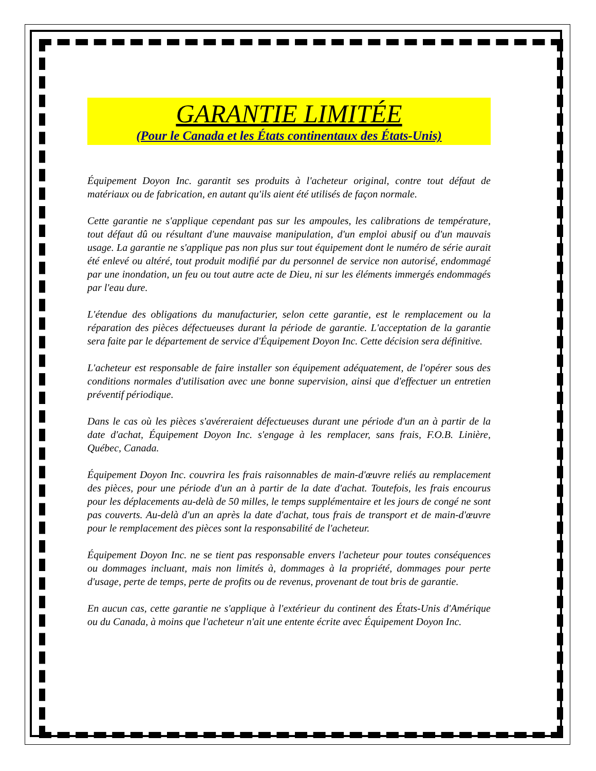GARANTIE LIMITÉE
(Pour le Canada et les États continentaux des États-Unis)
Équipement Doyon Inc. garantit ses produits à l'acheteur original, contre tout défaut de matériaux ou de fabrication, en autant qu'ils aient été utilisés de façon normale.
Cette garantie ne s'applique cependant pas sur les ampoules, les calibrations de température, tout défaut dû ou résultant d'une mauvaise manipulation, d'un emploi abusif ou d'un mauvais usage. La garantie ne s'applique pas non plus sur tout équipement dont le numéro de série aurait été enlevé ou altéré, tout produit modifié par du personnel de service non autorisé, endommagé par une inondation, un feu ou tout autre acte de Dieu, ni sur les éléments immergés endommagés par l'eau dure.
L'étendue des obligations du manufacturier, selon cette garantie, est le remplacement ou la réparation des pièces défectueuses durant la période de garantie. L'acceptation de la garantie sera faite par le département de service d'Équipement Doyon Inc. Cette décision sera définitive.
L'acheteur est responsable de faire installer son équipement adéquatement, de l'opérer sous des conditions normales d'utilisation avec une bonne supervision, ainsi que d'effectuer un entretien préventif périodique.
Dans le cas où les pièces s'avéreraient défectueuses durant une période d'un an à partir de la date d'achat, Équipement Doyon Inc. s'engage à les remplacer, sans frais, F.O.B. Linière, Québec, Canada.
Équipement Doyon Inc. couvrira les frais raisonnables de main-d'œuvre reliés au remplacement des pièces, pour une période d'un an à partir de la date d'achat. Toutefois, les frais encourus pour les déplacements au-delà de 50 milles, le temps supplémentaire et les jours de congé ne sont pas couverts. Au-delà d'un an après la date d'achat, tous frais de transport et de main-d'œuvre pour le remplacement des pièces sont la responsabilité de l'acheteur.
Équipement Doyon Inc. ne se tient pas responsable envers l'acheteur pour toutes conséquences ou dommages incluant, mais non limités à, dommages à la propriété, dommages pour perte d'usage, perte de temps, perte de profits ou de revenus, provenant de tout bris de garantie.
En aucun cas, cette garantie ne s'applique à l'extérieur du continent des États-Unis d'Amérique ou du Canada, à moins que l'acheteur n'ait une entente écrite avec Équipement Doyon Inc.